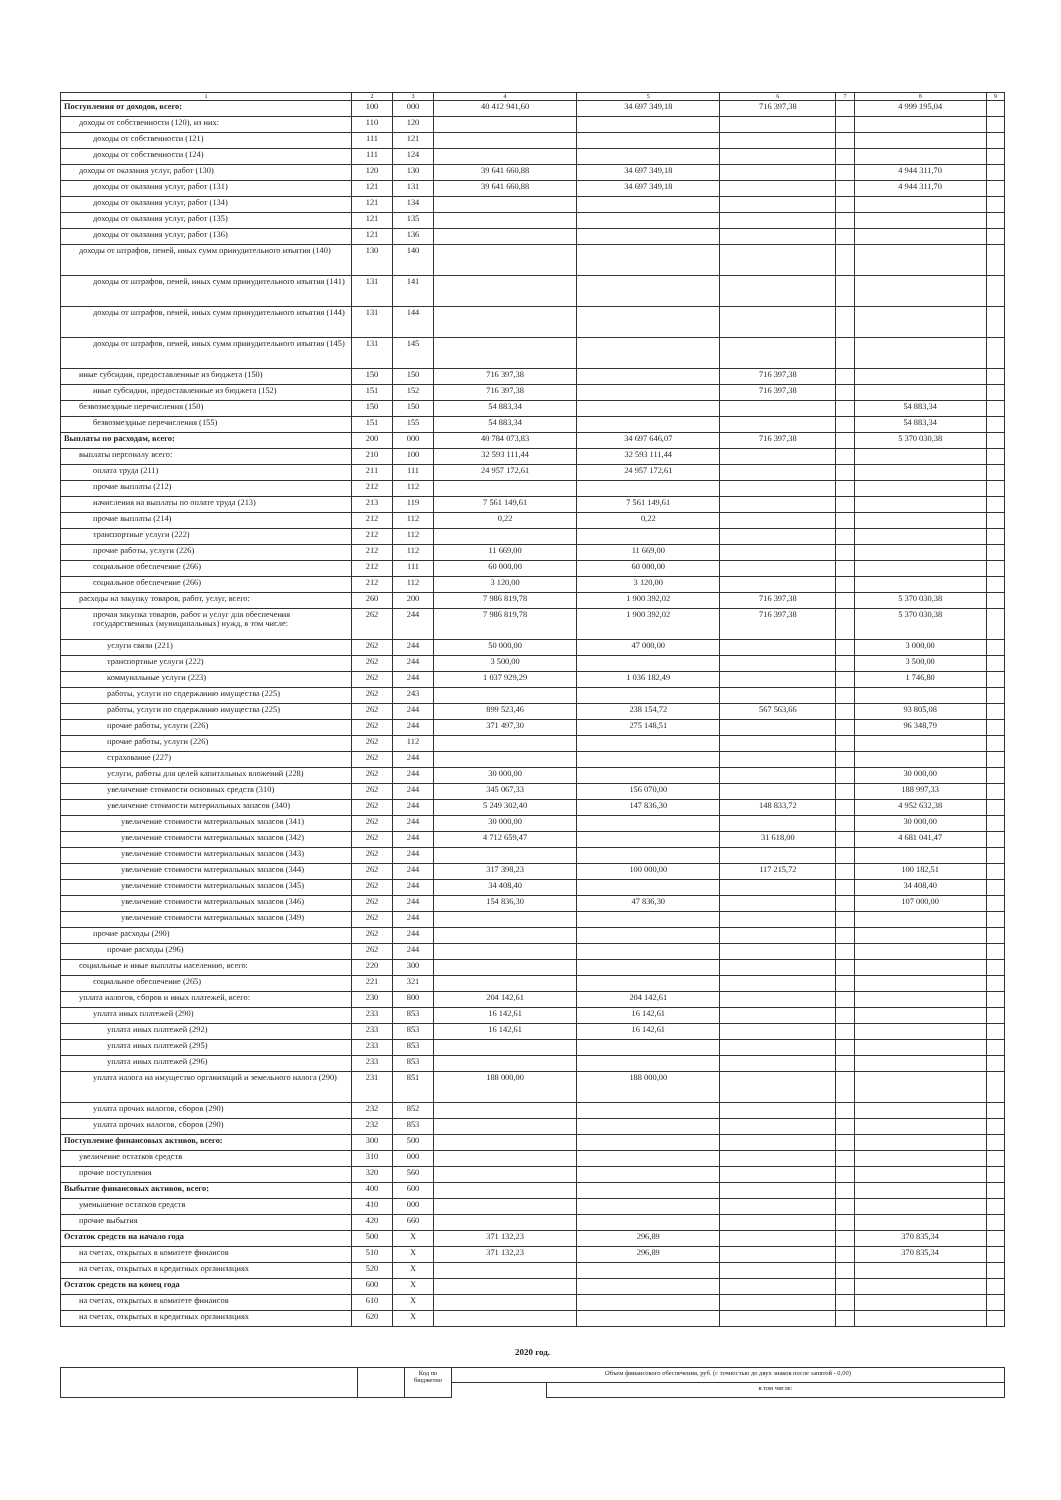| 1 | 2 | 3 | 4 | 5 | 6 | 7 | 8 | 9 |
| --- | --- | --- | --- | --- | --- | --- | --- | --- |
| Поступления от доходов, всего: | 100 | 000 | 40 412 941,60 | 34 697 349,18 | 716 397,38 | | 4 999 195,04 | |
| доходы от собственности (120), из них: | 110 | 120 | | | | | | |
| доходы от собственности (121) | 111 | 121 | | | | | | |
| доходы от собственности (124) | 111 | 124 | | | | | | |
| доходы от оказания услуг, работ (130) | 120 | 130 | 39 641 660,88 | 34 697 349,18 | | | 4 944 311,70 | |
| доходы от оказания услуг, работ (131) | 121 | 131 | 39 641 660,88 | 34 697 349,18 | | | 4 944 311,70 | |
| доходы от оказания услуг, работ (134) | 121 | 134 | | | | | | |
| доходы от оказания услуг, работ (135) | 121 | 135 | | | | | | |
| доходы от оказания услуг, работ (136) | 121 | 136 | | | | | | |
| доходы от штрафов, пеней, иных сумм принудительного изъятия (140) | 130 | 140 | | | | | | |
| доходы от штрафов, пеней, иных сумм принудительного изъятия (141) | 131 | 141 | | | | | | |
| доходы от штрафов, пеней, иных сумм принудительного изъятия (144) | 131 | 144 | | | | | | |
| доходы от штрафов, пеней, иных сумм принудительного изъятия (145) | 131 | 145 | | | | | | |
| иные субсидии, предоставленные из бюджета (150) | 150 | 150 | 716 397,38 | | 716 397,38 | | | |
| иные субсидии, предоставленные из бюджета (152) | 151 | 152 | 716 397,38 | | 716 397,38 | | | |
| безвозмездные перечисления (150) | 150 | 150 | 54 883,34 | | | | 54 883,34 | |
| безвозмездные перечисления (155) | 151 | 155 | 54 883,34 | | | | 54 883,34 | |
| Выплаты по расходам, всего: | 200 | 000 | 40 784 073,83 | 34 697 646,07 | 716 397,38 | | 5 370 030,38 | |
| выплаты персоналу всего: | 210 | 100 | 32 593 111,44 | 32 593 111,44 | | | | |
| оплата труда (211) | 211 | 111 | 24 957 172,61 | 24 957 172,61 | | | | |
| прочие выплаты (212) | 212 | 112 | | | | | | |
| начисления на выплаты по оплате труда (213) | 213 | 119 | 7 561 149,61 | 7 561 149,61 | | | | |
| прочие выплаты (214) | 212 | 112 | 0,22 | 0,22 | | | | |
| транспортные услуги (222) | 212 | 112 | | | | | | |
| прочие работы, услуги (226) | 212 | 112 | 11 669,00 | 11 669,00 | | | | |
| социальное обеспечение (266) | 212 | 111 | 60 000,00 | 60 000,00 | | | | |
| социальное обеспечение (266) | 212 | 112 | 3 120,00 | 3 120,00 | | | | |
| расходы на закупку товаров, работ, услуг, всего: | 260 | 200 | 7 986 819,78 | 1 900 392,02 | 716 397,38 | | 5 370 030,38 | |
| прочая закупка товаров, работ и услуг для обеспечения государственных (муниципальных) нужд, в том числе: | 262 | 244 | 7 986 819,78 | 1 900 392,02 | 716 397,38 | | 5 370 030,38 | |
| услуги связи (221) | 262 | 244 | 50 000,00 | 47 000,00 | | | 3 000,00 | |
| транспортные услуги (222) | 262 | 244 | 3 500,00 | | | | 3 500,00 | |
| коммунальные услуги (223) | 262 | 244 | 1 037 929,29 | 1 036 182,49 | | | 1 746,80 | |
| работы, услуги по содержанию имущества (225) | 262 | 243 | | | | | | |
| работы, услуги по содержанию имущества (225) | 262 | 244 | 899 523,46 | 238 154,72 | 567 563,66 | | 93 805,08 | |
| прочие работы, услуги (226) | 262 | 244 | 371 497,30 | 275 148,51 | | | 96 348,79 | |
| прочие работы, услуги (226) | 262 | 112 | | | | | | |
| страхование (227) | 262 | 244 | | | | | | |
| услуги, работы для целей капитальных вложений (228) | 262 | 244 | 30 000,00 | | | | 30 000,00 | |
| увеличение стоимости основных средств (310) | 262 | 244 | 345 067,33 | 156 070,00 | | | 188 997,33 | |
| увеличение стоимости материальных запасов (340) | 262 | 244 | 5 249 302,40 | 147 836,30 | 148 833,72 | | 4 952 632,38 | |
| увеличение стоимости материальных запасов (341) | 262 | 244 | 30 000,00 | | | | 30 000,00 | |
| увеличение стоимости материальных запасов (342) | 262 | 244 | 4 712 659,47 | | 31 618,00 | | 4 681 041,47 | |
| увеличение стоимости материальных запасов (343) | 262 | 244 | | | | | | |
| увеличение стоимости материальных запасов (344) | 262 | 244 | 317 398,23 | 100 000,00 | 117 215,72 | | 100 182,51 | |
| увеличение стоимости материальных запасов (345) | 262 | 244 | 34 408,40 | | | | 34 408,40 | |
| увеличение стоимости материальных запасов (346) | 262 | 244 | 154 836,30 | 47 836,30 | | | 107 000,00 | |
| увеличение стоимости материальных запасов (349) | 262 | 244 | | | | | | |
| прочие расходы (290) | 262 | 244 | | | | | | |
| прочие расходы (296) | 262 | 244 | | | | | | |
| социальные и иные выплаты населению, всего: | 220 | 300 | | | | | | |
| социальное обеспечение (265) | 221 | 321 | | | | | | |
| уплата налогов, сборов и иных платежей, всего: | 230 | 800 | 204 142,61 | 204 142,61 | | | | |
| уплата иных платежей (290) | 233 | 853 | 16 142,61 | 16 142,61 | | | | |
| уплата иных платежей (292) | 233 | 853 | 16 142,61 | 16 142,61 | | | | |
| уплата иных платежей (295) | 233 | 853 | | | | | | |
| уплата иных платежей (296) | 233 | 853 | | | | | | |
| уплата налога на имущество организаций и земельного налога (290) | 231 | 851 | 188 000,00 | 188 000,00 | | | | |
| уплата прочих налогов, сборов (290) | 232 | 852 | | | | | | |
| уплата прочих налогов, сборов (290) | 232 | 853 | | | | | | |
| Поступление финансовых активов, всего: | 300 | 500 | | | | | | |
| увеличение остатков средств | 310 | 000 | | | | | | |
| прочие поступления | 320 | 560 | | | | | | |
| Выбытие финансовых активов, всего: | 400 | 600 | | | | | | |
| уменьшение остатков средств | 410 | 000 | | | | | | |
| прочие выбытия | 420 | 660 | | | | | | |
| Остаток средств на начало года | 500 | X | 371 132,23 | 296,89 | | | 370 835,34 | |
| на счетах, открытых в комитете финансов | 510 | X | 371 132,23 | 296,89 | | | 370 835,34 | |
| на счетах, открытых в кредитных организациях | 520 | X | | | | | | |
| Остаток средств на конец года | 600 | X | | | | | | |
| на счетах, открытых в комитете финансов | 610 | X | | | | | | |
| на счетах, открытых в кредитных организациях | 620 | X | | | | | | |
2020 год.
| | | Код по бюджетно | Объем финансового обеспечения, руб. (с точностью до двух знаков после запятой - 0,00) | |
| | | | | в том числе: |